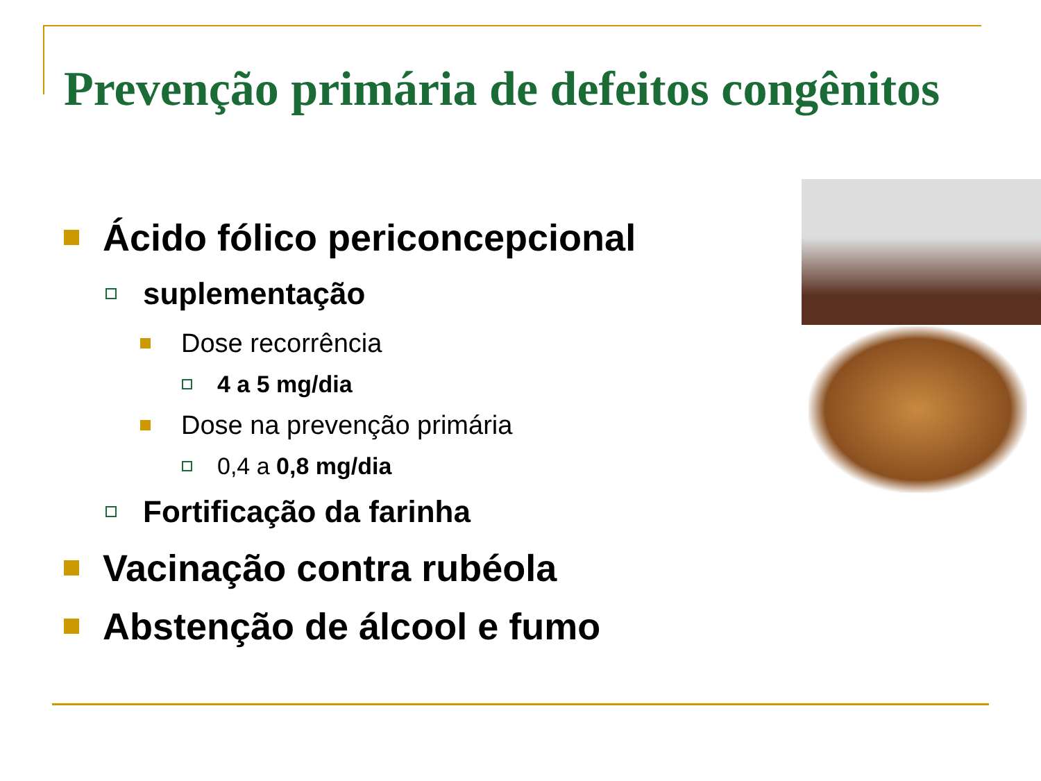Prevenção primária de defeitos congênitos
Ácido fólico periconcepcional
suplementação
Dose recorrência
4 a 5 mg/dia
Dose na prevenção primária
0,4 a 0,8 mg/dia
Fortificação da farinha
Vacinação contra rubéola
Abstenção de álcool e fumo